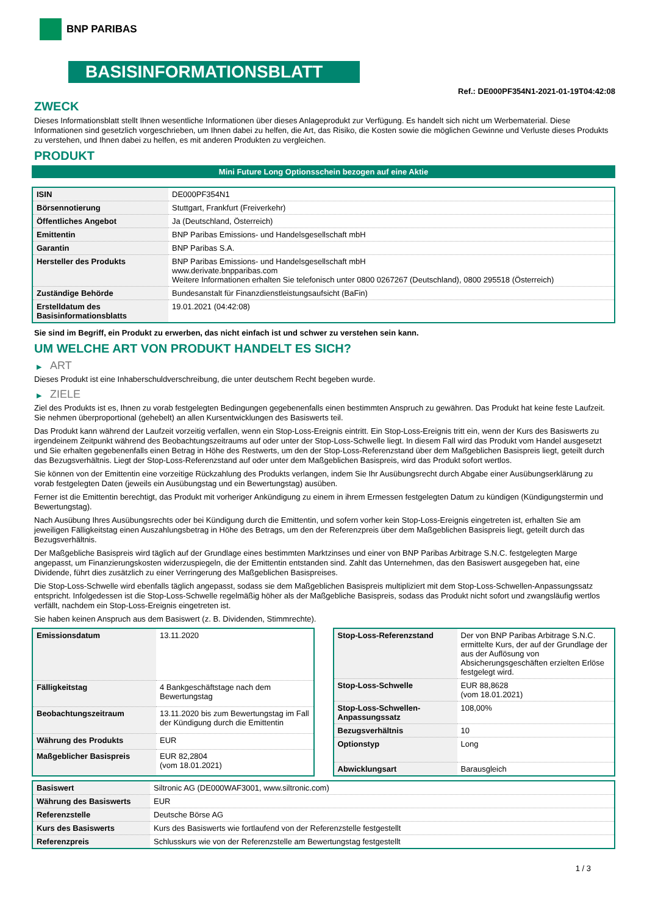BNP PARIBAS
BASISINFORMATIONSBLATT
Ref.: DE000PF354N1-2021-01-19T04:42:08
ZWECK
Dieses Informationsblatt stellt Ihnen wesentliche Informationen über dieses Anlageprodukt zur Verfügung. Es handelt sich nicht um Werbematerial. Diese Informationen sind gesetzlich vorgeschrieben, um Ihnen dabei zu helfen, die Art, das Risiko, die Kosten sowie die möglichen Gewinne und Verluste dieses Produkts zu verstehen, und Ihnen dabei zu helfen, es mit anderen Produkten zu vergleichen.
PRODUKT
Mini Future Long Optionsschein bezogen auf eine Aktie
| ISIN | DE000PF354N1 |
| Börsennotierung | Stuttgart, Frankfurt (Freiverkehr) |
| Öffentliches Angebot | Ja (Deutschland, Österreich) |
| Emittentin | BNP Paribas Emissions- und Handelsgesellschaft mbH |
| Garantin | BNP Paribas S.A. |
| Hersteller des Produkts | BNP Paribas Emissions- und Handelsgesellschaft mbH www.derivate.bnpparibas.com Weitere Informationen erhalten Sie telefonisch unter 0800 0267267 (Deutschland), 0800 295518 (Österreich) |
| Zuständige Behörde | Bundesanstalt für Finanzdienstleistungsaufsicht (BaFin) |
| Erstelldatum des Basisinformationsblatts | 19.01.2021 (04:42:08) |
Sie sind im Begriff, ein Produkt zu erwerben, das nicht einfach ist und schwer zu verstehen sein kann.
UM WELCHE ART VON PRODUKT HANDELT ES SICH?
▶ ART
Dieses Produkt ist eine Inhaberschuldverschreibung, die unter deutschem Recht begeben wurde.
▶ ZIELE
Ziel des Produkts ist es, Ihnen zu vorab festgelegten Bedingungen gegebenenfalls einen bestimmten Anspruch zu gewähren. Das Produkt hat keine feste Laufzeit. Sie nehmen überproportional (gehebelt) an allen Kursentwicklungen des Basiswerts teil.
Das Produkt kann während der Laufzeit vorzeitig verfallen, wenn ein Stop-Loss-Ereignis eintritt. Ein Stop-Loss-Ereignis tritt ein, wenn der Kurs des Basiswerts zu irgendeinem Zeitpunkt während des Beobachtungszeitraums auf oder unter der Stop-Loss-Schwelle liegt. In diesem Fall wird das Produkt vom Handel ausgesetzt und Sie erhalten gegebenenfalls einen Betrag in Höhe des Restwerts, um den der Stop-Loss-Referenzstand über dem Maßgeblichen Basispreis liegt, geteilt durch das Bezugsverhältnis. Liegt der Stop-Loss-Referenzstand auf oder unter dem Maßgeblichen Basispreis, wird das Produkt sofort wertlos.
Sie können von der Emittentin eine vorzeitige Rückzahlung des Produkts verlangen, indem Sie Ihr Ausübungsrecht durch Abgabe einer Ausübungserklärung zu vorab festgelegten Daten (jeweils ein Ausübungstag und ein Bewertungstag) ausüben.
Ferner ist die Emittentin berechtigt, das Produkt mit vorheriger Ankündigung zu einem in ihrem Ermessen festgelegten Datum zu kündigen (Kündigungstermin und Bewertungstag).
Nach Ausübung Ihres Ausübungsrechts oder bei Kündigung durch die Emittentin, und sofern vorher kein Stop-Loss-Ereignis eingetreten ist, erhalten Sie am jeweiligen Fälligkeitstag einen Auszahlungsbetrag in Höhe des Betrags, um den der Referenzpreis über dem Maßgeblichen Basispreis liegt, geteilt durch das Bezugsverhältnis.
Der Maßgebliche Basispreis wird täglich auf der Grundlage eines bestimmten Marktzinses und einer von BNP Paribas Arbitrage S.N.C. festgelegten Marge angepasst, um Finanzierungskosten widerzuspiegeln, die der Emittentin entstanden sind. Zahlt das Unternehmen, das den Basiswert ausgegeben hat, eine Dividende, führt dies zusätzlich zu einer Verringerung des Maßgeblichen Basispreises.
Die Stop-Loss-Schwelle wird ebenfalls täglich angepasst, sodass sie dem Maßgeblichen Basispreis multipliziert mit dem Stop-Loss-Schwellen-Anpassungssatz entspricht. Infolgedessen ist die Stop-Loss-Schwelle regelmäßig höher als der Maßgebliche Basispreis, sodass das Produkt nicht sofort und zwangsläufig wertlos verfällt, nachdem ein Stop-Loss-Ereignis eingetreten ist.
Sie haben keinen Anspruch aus dem Basiswert (z. B. Dividenden, Stimmrechte).
| Emissionsdatum | 13.11.2020 |
| Fälligkeitstag | 4 Bankgeschäftstage nach dem Bewertungstag |
| Beobachtungszeitraum | 13.11.2020 bis zum Bewertungstag im Fall der Kündigung durch die Emittentin |
| Währung des Produkts | EUR |
| Maßgeblicher Basispreis | EUR 82,2804 (vom 18.01.2021) |
| Stop-Loss-Referenzstand | Der von BNP Paribas Arbitrage S.N.C. ermittelte Kurs, der auf der Grundlage der aus der Auflösung von Absicherungsgeschäften erzielten Erlöse festgelegt wird. |
| Stop-Loss-Schwelle | EUR 88,8628 (vom 18.01.2021) |
| Stop-Loss-Schwellen-Anpassungssatz | 108,00% |
| Bezugsverhältnis | 10 |
| Optionstyp | Long |
| Abwicklungsart | Barausgleich |
| Basiswert | Siltronic AG (DE000WAF3001, www.siltronic.com) |
| Währung des Basiswerts | EUR |
| Referenzstelle | Deutsche Börse AG |
| Kurs des Basiswerts | Kurs des Basiswerts wie fortlaufend von der Referenzstelle festgestellt |
| Referenzpreis | Schlusskurs wie von der Referenzstelle am Bewertungstag festgestellt |
1 / 3